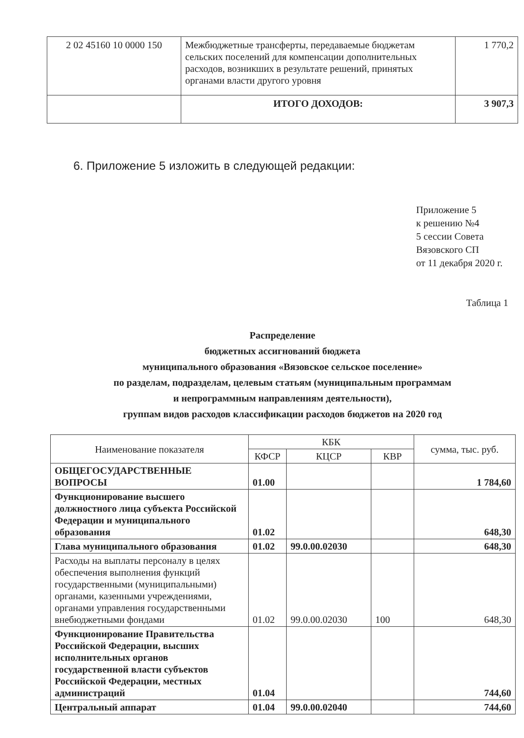| 2 02 45160 10 0000 150 | Межбюджетные трансферты, передаваемые бюджетам сельских поселений для компенсации дополнительных расходов, возникших в результате решений, принятых органами власти другого уровня | 1 770,2 |
| | ИТОГО ДОХОДОВ: | 3 907,3 |
6. Приложение 5 изложить в следующей редакции:
Приложение 5
к решению №4
5 сессии Совета
Вязовского СП
от 11 декабря 2020 г.
Таблица 1
Распределение
бюджетных ассигнований бюджета
муниципального образования «Вязовское сельское поселение»
по разделам, подразделам, целевым статьям (муниципальным программам
и непрограммным направлениям деятельности),
группам видов расходов классификации расходов бюджетов на 2020 год
| Наименование показателя | КБК | | | сумма, тыс. руб. |
| --- | --- | --- | --- | --- |
| | КФСР | КЦСР | КВР | |
| ОБЩЕГОСУДАРСТВЕННЫЕ ВОПРОСЫ | 01.00 | | | 1 784,60 |
| Функционирование высшего должностного лица субъекта Российской Федерации и муниципального образования | 01.02 | | | 648,30 |
| Глава муниципального образования | 01.02 | 99.0.00.02030 | | 648,30 |
| Расходы на выплаты персоналу в целях обеспечения выполнения функций государственными (муниципальными) органами, казенными учреждениями, органами управления государственными внебюджетными фондами | 01.02 | 99.0.00.02030 | 100 | 648,30 |
| Функционирование Правительства Российской Федерации, высших исполнительных органов государственной власти субъектов Российской Федерации, местных администраций | 01.04 | | | 744,60 |
| Центральный аппарат | 01.04 | 99.0.00.02040 | | 744,60 |